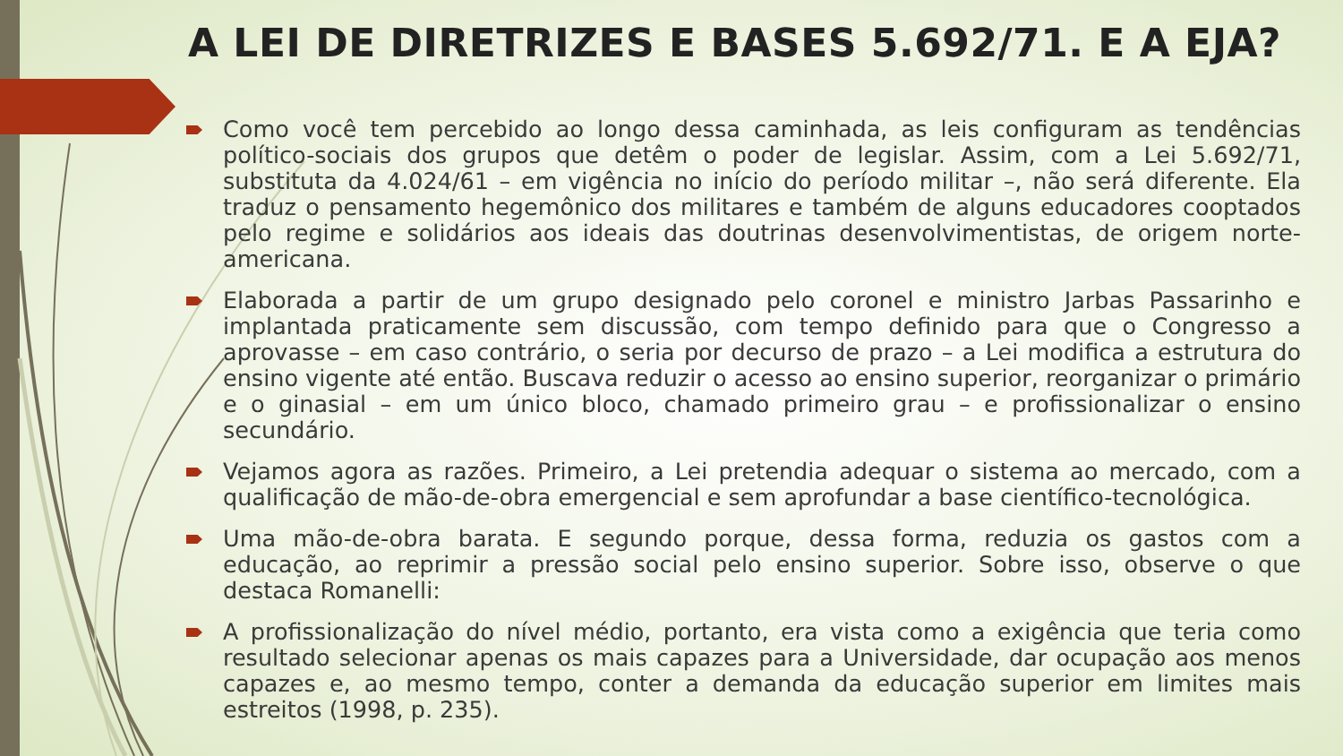A LEI DE DIRETRIZES E BASES 5.692/71. E A EJA?
Como você tem percebido ao longo dessa caminhada, as leis configuram as tendências político-sociais dos grupos que detêm o poder de legislar. Assim, com a Lei 5.692/71, substituta da 4.024/61 – em vigência no início do período militar –, não será diferente. Ela traduz o pensamento hegemônico dos militares e também de alguns educadores cooptados pelo regime e solidários aos ideais das doutrinas desenvolvimentistas, de origem norte-americana.
Elaborada a partir de um grupo designado pelo coronel e ministro Jarbas Passarinho e implantada praticamente sem discussão, com tempo definido para que o Congresso a aprovasse – em caso contrário, o seria por decurso de prazo – a Lei modifica a estrutura do ensino vigente até então. Buscava reduzir o acesso ao ensino superior, reorganizar o primário e o ginasial – em um único bloco, chamado primeiro grau – e profissionalizar o ensino secundário.
Vejamos agora as razões. Primeiro, a Lei pretendia adequar o sistema ao mercado, com a qualificação de mão-de-obra emergencial e sem aprofundar a base científico-tecnológica.
Uma mão-de-obra barata. E segundo porque, dessa forma, reduzia os gastos com a educação, ao reprimir a pressão social pelo ensino superior. Sobre isso, observe o que destaca Romanelli:
A profissionalização do nível médio, portanto, era vista como a exigência que teria como resultado selecionar apenas os mais capazes para a Universidade, dar ocupação aos menos capazes e, ao mesmo tempo, conter a demanda da educação superior em limites mais estreitos (1998, p. 235).